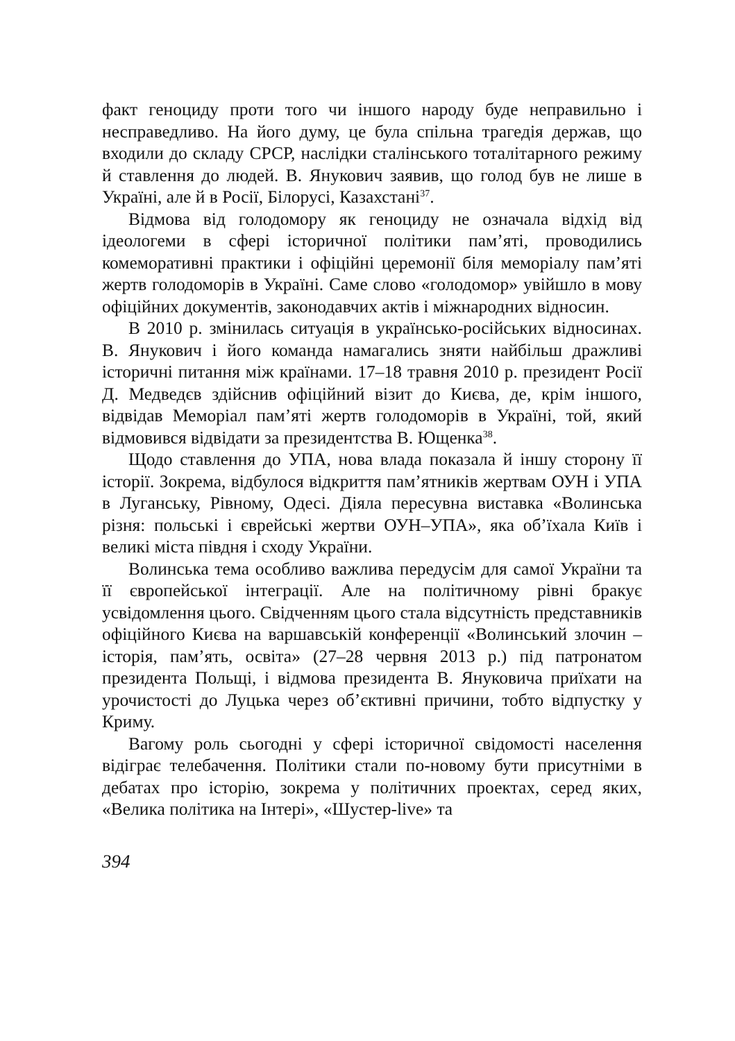факт геноциду проти того чи іншого народу буде неправильно і несправедливо. На його думу, це була спільна трагедія держав, що входили до складу СРСР, наслідки сталінського тоталітарного режиму й ставлення до людей. В. Янукович заявив, що голод був не лише в Україні, але й в Росії, Білорусі, Казахстані<sup>37</sup>.
Відмова від голодомору як геноциду не означала відхід від ідеологеми в сфері історичної політики пам’яті, проводились комеморативні практики і офіційні церемонії біля меморіалу пам’яті жертв голодоморів в Україні. Саме слово «голодомор» увійшло в мову офіційних документів, законодавчих актів і міжнародних відносин.
В 2010 р. змінилась ситуація в українсько-російських відносинах. В. Янукович і його команда намагались зняти найбільш дражливі історичні питання між країнами. 17–18 травня 2010 р. президент Росії Д. Медведєв здійснив офіційний візит до Києва, де, крім іншого, відвідав Меморіал пам’яті жертв голодоморів в Україні, той, який відмовився відвідати за президентства В. Ющенка<sup>38</sup>.
Щодо ставлення до УПА, нова влада показала й іншу сторону її історії. Зокрема, відбулося відкриття пам’ятників жертвам ОУН і УПА в Луганську, Рівному, Одесі. Діяла пересувна виставка «Волинська різня: польські і єврейські жертви ОУН–УПА», яка об’їхала Київ і великі міста півдня і сходу України.
Волинська тема особливо важлива передусім для самої України та її європейської інтеграції. Але на політичному рівні бракує усвідомлення цього. Свідченням цього стала відсутність представників офіційного Києва на варшавській конференції «Волинський злочин – історія, пам’ять, освіта» (27–28 червня 2013 р.) під патронатом президента Польщі, і відмова президента В. Януковича приїхати на урочистості до Луцька через об’єктивні причини, тобто відпустку у Криму.
Вагому роль сьогодні у сфері історичної свідомості населення відіграє телебачення. Політики стали по-новому бути присутніми в дебатах про історію, зокрема у політичних проектах, серед яких, «Велика політика на Інтері», «Шустер-live» та
394